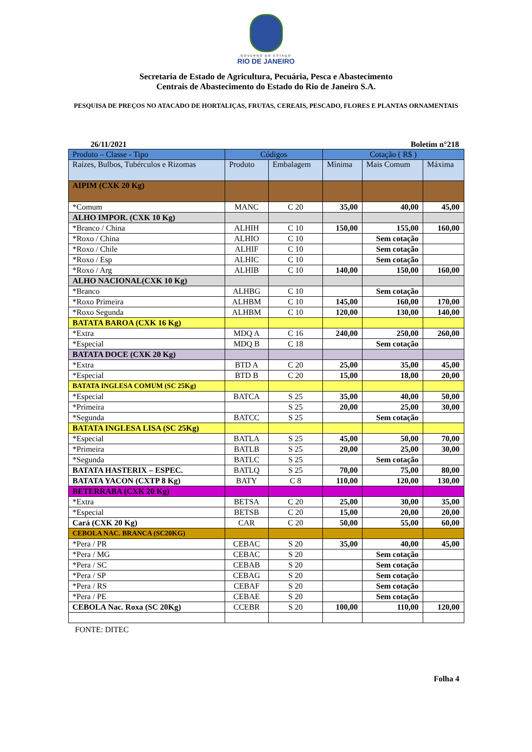GOVERNO DO ESTADO
RIO DE JANEIRO
Secretaria de Estado de Agricultura, Pecuária, Pesca e Abastecimento
Centrais de Abastecimento do Estado do Rio de Janeiro S.A.
PESQUISA DE PREÇOS NO ATACADO DE HORTALIÇAS, FRUTAS, CEREAIS, PESCADO, FLORES E PLANTAS ORNAMENTAIS
26/11/2021 Boletim n°218
| Produto – Classe - Tipo | Códigos | | Cotação ( R$ ) | | |
| --- | --- | --- | --- | --- | --- |
| Raízes, Bulbos, Tubérculos e Rizomas | Produto | Embalagem | Mínima | Mais Comum | Máxima |
| AIPIM (CXK 20 Kg) | | | | | |
| *Comum | MANC | C 20 | 35,00 | 40,00 | 45,00 |
| ALHO IMPOR. (CXK 10 Kg) | | | | | |
| *Branco / China | ALHIH | C 10 | 150,00 | 155,00 | 160,00 |
| *Roxo / China | ALHIO | C 10 | | Sem cotação | |
| *Roxo / Chile | ALHIF | C 10 | | Sem cotação | |
| *Roxo / Esp | ALHIC | C 10 | | Sem cotação | |
| *Roxo / Arg | ALHIB | C 10 | 140,00 | 150,00 | 160,00 |
| ALHO NACIONAL(CXK 10 Kg) | | | | | |
| *Branco | ALHBG | C 10 | | Sem cotação | |
| *Roxo Primeira | ALHBM | C 10 | 145,00 | 160,00 | 170,00 |
| *Roxo Segunda | ALHBM | C 10 | 120,00 | 130,00 | 140,00 |
| BATATA BAROA (CXK 16 Kg) | | | | | |
| *Extra | MDQ A | C 16 | 240,00 | 250,00 | 260,00 |
| *Especial | MDQ B | C 18 | | Sem cotação | |
| BATATA DOCE (CXK 20 Kg) | | | | | |
| *Extra | BTD A | C 20 | 25,00 | 35,00 | 45,00 |
| *Especial | BTD B | C 20 | 15,00 | 18,00 | 20,00 |
| BATATA INGLESA COMUM (SC 25Kg) | | | | | |
| *Especial | BATCA | S 25 | 35,00 | 40,00 | 50,00 |
| *Primeira | | S 25 | 20,00 | 25,00 | 30,00 |
| *Segunda | BATCC | S 25 | | Sem cotação | |
| BATATA INGLESA LISA (SC 25Kg) | | | | | |
| *Especial | BATLA | S 25 | 45,00 | 50,00 | 70,00 |
| *Primeira | BATLB | S 25 | 20,00 | 25,00 | 30,00 |
| *Segunda | BATLC | S 25 | | Sem cotação | |
| BATATA HASTERIX – ESPEC. | BATLQ | S 25 | 70,00 | 75,00 | 80,00 |
| BATATA YACON (CXTP 8 Kg) | BATY | C 8 | 110,00 | 120,00 | 130,00 |
| BETERRABA (CXK 20 Kg) | | | | | |
| *Extra | BETSA | C 20 | 25,00 | 30,00 | 35,00 |
| *Especial | BETSB | C 20 | 15,00 | 20,00 | 20,00 |
| Cará (CXK 20 Kg) | CAR | C 20 | 50,00 | 55,00 | 60,00 |
| CEBOLA NAC. BRANCA (SC20KG) | | | | | |
| *Pera / PR | CEBAC | S 20 | 35,00 | 40,00 | 45,00 |
| *Pera / MG | CEBAC | S 20 | | Sem cotação | |
| *Pera / SC | CEBAB | S 20 | | Sem cotação | |
| *Pera / SP | CEBAG | S 20 | | Sem cotação | |
| *Pera / RS | CEBAF | S 20 | | Sem cotação | |
| *Pera / PE | CEBAE | S 20 | | Sem cotação | |
| CEBOLA Nac. Roxa (SC 20Kg) | CCEBR | S 20 | 100,00 | 110,00 | 120,00 |
FONTE: DITEC
Folha 4